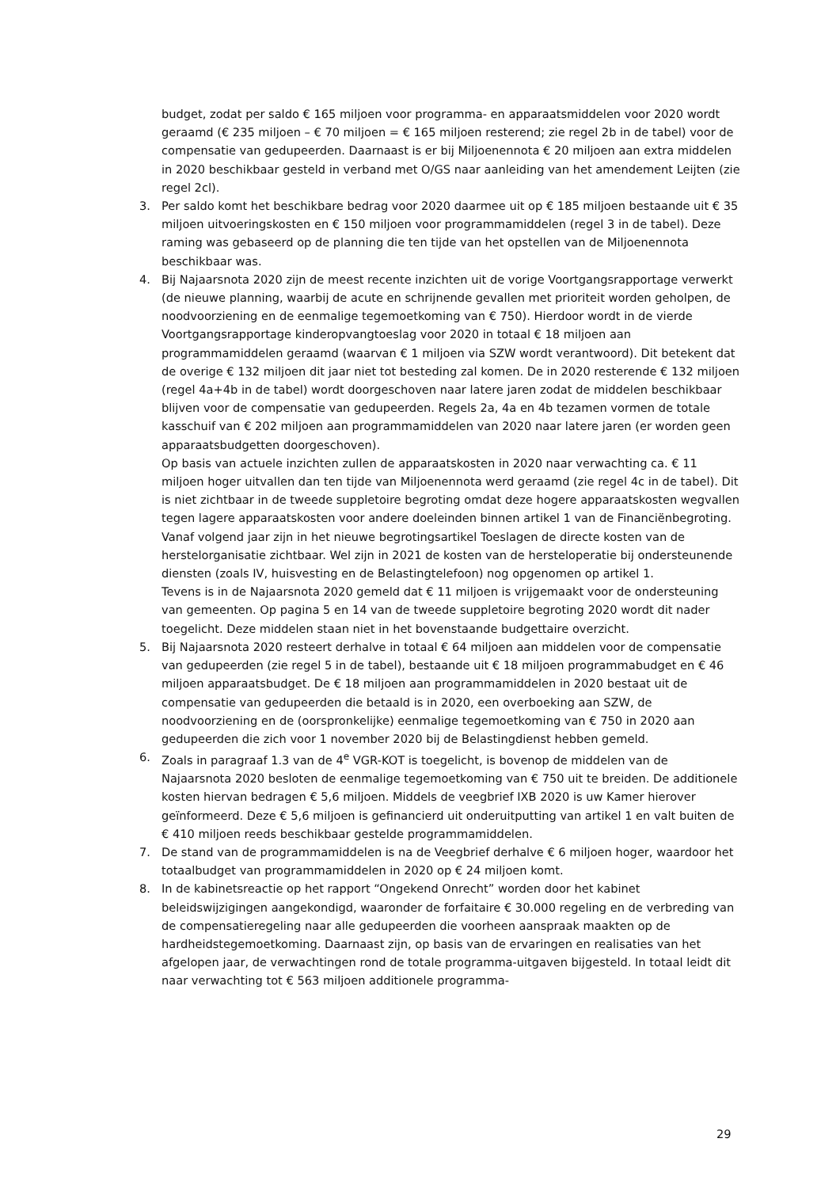budget, zodat per saldo € 165 miljoen voor programma- en apparaatsmiddelen voor 2020 wordt geraamd (€ 235 miljoen – € 70 miljoen = € 165 miljoen resterend; zie regel 2b in de tabel) voor de compensatie van gedupeerden. Daarnaast is er bij Miljoenennota € 20 miljoen aan extra middelen in 2020 beschikbaar gesteld in verband met O/GS naar aanleiding van het amendement Leijten (zie regel 2cl).
3. Per saldo komt het beschikbare bedrag voor 2020 daarmee uit op € 185 miljoen bestaande uit € 35 miljoen uitvoeringskosten en € 150 miljoen voor programmamiddelen (regel 3 in de tabel). Deze raming was gebaseerd op de planning die ten tijde van het opstellen van de Miljoenennota beschikbaar was.
4. Bij Najaarsnota 2020 zijn de meest recente inzichten uit de vorige Voortgangsrapportage verwerkt (de nieuwe planning, waarbij de acute en schrijnende gevallen met prioriteit worden geholpen, de noodvoorziening en de eenmalige tegemoetkoming van € 750). Hierdoor wordt in de vierde Voortgangsrapportage kinderopvangtoeslag voor 2020 in totaal € 18 miljoen aan programmamiddelen geraamd (waarvan € 1 miljoen via SZW wordt verantwoord). Dit betekent dat de overige € 132 miljoen dit jaar niet tot besteding zal komen. De in 2020 resterende € 132 miljoen (regel 4a+4b in de tabel) wordt doorgeschoven naar latere jaren zodat de middelen beschikbaar blijven voor de compensatie van gedupeerden. Regels 2a, 4a en 4b tezamen vormen de totale kasschuif van € 202 miljoen aan programmamiddelen van 2020 naar latere jaren (er worden geen apparaatsbudgetten doorgeschoven).
Op basis van actuele inzichten zullen de apparaatskosten in 2020 naar verwachting ca. € 11 miljoen hoger uitvallen dan ten tijde van Miljoenennota werd geraamd (zie regel 4c in de tabel). Dit is niet zichtbaar in de tweede suppletoire begroting omdat deze hogere apparaatskosten wegvallen tegen lagere apparaatskosten voor andere doeleinden binnen artikel 1 van de Financiënbegroting. Vanaf volgend jaar zijn in het nieuwe begrotingsartikel Toeslagen de directe kosten van de herstelorganisatie zichtbaar. Wel zijn in 2021 de kosten van de hersteloperatie bij ondersteunende diensten (zoals IV, huisvesting en de Belastingtelefoon) nog opgenomen op artikel 1.
Tevens is in de Najaarsnota 2020 gemeld dat € 11 miljoen is vrijgemaakt voor de ondersteuning van gemeenten. Op pagina 5 en 14 van de tweede suppletoire begroting 2020 wordt dit nader toegelicht. Deze middelen staan niet in het bovenstaande budgettaire overzicht.
5. Bij Najaarsnota 2020 resteert derhalve in totaal € 64 miljoen aan middelen voor de compensatie van gedupeerden (zie regel 5 in de tabel), bestaande uit € 18 miljoen programmabudget en € 46 miljoen apparaatsbudget. De € 18 miljoen aan programmamiddelen in 2020 bestaat uit de compensatie van gedupeerden die betaald is in 2020, een overboeking aan SZW, de noodvoorziening en de (oorspronkelijke) eenmalige tegemoetkoming van € 750 in 2020 aan gedupeerden die zich voor 1 november 2020 bij de Belastingdienst hebben gemeld.
6. Zoals in paragraaf 1.3 van de 4<sup>e</sup> VGR-KOT is toegelicht, is bovenop de middelen van de Najaarsnota 2020 besloten de eenmalige tegemoetkoming van € 750 uit te breiden. De additionele kosten hiervan bedragen € 5,6 miljoen. Middels de veegbrief IXB 2020 is uw Kamer hierover geïnformeerd. Deze € 5,6 miljoen is gefinancierd uit onderuitputting van artikel 1 en valt buiten de € 410 miljoen reeds beschikbaar gestelde programmamiddelen.
7. De stand van de programmamiddelen is na de Veegbrief derhalve € 6 miljoen hoger, waardoor het totaalbudget van programmamiddelen in 2020 op € 24 miljoen komt.
8. In de kabinetsreactie op het rapport “Ongekend Onrecht” worden door het kabinet beleidswijzigingen aangekondigd, waaronder de forfaitaire € 30.000 regeling en de verbreding van de compensatieregeling naar alle gedupeerden die voorheen aanspraak maakten op de hardheidstegemoetkoming. Daarnaast zijn, op basis van de ervaringen en realisaties van het afgelopen jaar, de verwachtingen rond de totale programma-uitgaven bijgesteld. In totaal leidt dit naar verwachting tot € 563 miljoen additionele programma-
29